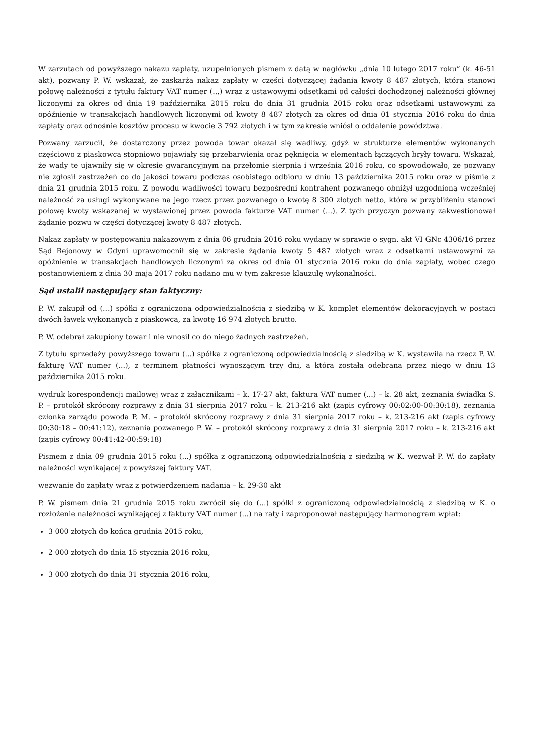W zarzutach od powyższego nakazu zapłaty, uzupełnionych pismem z datą w nagłówku „dnia 10 lutego 2017 roku” (k. 46-51 akt), pozwany P. W. wskazał, że zaskarża nakaz zapłaty w części dotyczącej żądania kwoty 8 487 złotych, która stanowi połowę należności z tytułu faktury VAT numer (...) wraz z ustawowymi odsetkami od całości dochodzonej należności głównej liczonymi za okres od dnia 19 października 2015 roku do dnia 31 grudnia 2015 roku oraz odsetkami ustawowymi za opóźnienie w transakcjach handlowych liczonymi od kwoty 8 487 złotych za okres od dnia 01 stycznia 2016 roku do dnia zapłaty oraz odnośnie kosztów procesu w kwocie 3 792 złotych i w tym zakresie wniósł o oddalenie powództwa.
Pozwany zarzucił, że dostarczony przez powoda towar okazał się wadliwy, gdyż w strukturze elementów wykonanych częściowo z piaskowca stopniowo pojawiały się przebarwienia oraz pęknięcia w elementach łączących bryły towaru. Wskazał, że wady te ujawniły się w okresie gwarancyjnym na przełomie sierpnia i września 2016 roku, co spowodowało, że pozwany nie zgłosił zastrzeżeń co do jakości towaru podczas osobistego odbioru w dniu 13 października 2015 roku oraz w piśmie z dnia 21 grudnia 2015 roku. Z powodu wadliwości towaru bezpośredni kontrahent pozwanego obniżył uzgodnioną wcześniej należność za usługi wykonywane na jego rzecz przez pozwanego o kwotę 8 300 złotych netto, która w przybliżeniu stanowi połowę kwoty wskazanej w wystawionej przez powoda fakturze VAT numer (...). Z tych przyczyn pozwany zakwestionował żądanie pozwu w części dotyczącej kwoty 8 487 złotych.
Nakaz zapłaty w postępowaniu nakazowym z dnia 06 grudnia 2016 roku wydany w sprawie o sygn. akt VI GNc 4306/16 przez Sąd Rejonowy w Gdyni uprawomocnił się w zakresie żądania kwoty 5 487 złotych wraz z odsetkami ustawowymi za opóźnienie w transakcjach handlowych liczonymi za okres od dnia 01 stycznia 2016 roku do dnia zapłaty, wobec czego postanowieniem z dnia 30 maja 2017 roku nadano mu w tym zakresie klauzulę wykonalności.
Sąd ustalił następujący stan faktyczny:
P. W. zakupił od (...) spółki z ograniczoną odpowiedzialnością z siedzibą w K. komplet elementów dekoracyjnych w postaci dwóch ławek wykonanych z piaskowca, za kwotę 16 974 złotych brutto.
P. W. odebrał zakupiony towar i nie wnosił co do niego żadnych zastrzeżeń.
Z tytułu sprzedaży powyższego towaru (...) spółka z ograniczoną odpowiedzialnością z siedzibą w K. wystawiła na rzecz P. W. fakturę VAT numer (...), z terminem płatności wynoszącym trzy dni, a która została odebrana przez niego w dniu 13 października 2015 roku.
wydruk korespondencji mailowej wraz z załącznikami – k. 17-27 akt, faktura VAT numer (...) – k. 28 akt, zeznania świadka S. P. – protokół skrócony rozprawy z dnia 31 sierpnia 2017 roku – k. 213-216 akt (zapis cyfrowy 00:02:00-00:30:18), zeznania członka zarządu powoda P. M. – protokół skrócony rozprawy z dnia 31 sierpnia 2017 roku – k. 213-216 akt (zapis cyfrowy 00:30:18 – 00:41:12), zeznania pozwanego P. W. – protokół skrócony rozprawy z dnia 31 sierpnia 2017 roku – k. 213-216 akt (zapis cyfrowy 00:41:42-00:59:18)
Pismem z dnia 09 grudnia 2015 roku (...) spółka z ograniczoną odpowiedzialnością z siedzibą w K. wezwał P. W. do zapłaty należności wynikającej z powyższej faktury VAT.
wezwanie do zapłaty wraz z potwierdzeniem nadania – k. 29-30 akt
P. W. pismem dnia 21 grudnia 2015 roku zwrócił się do (...) spółki z ograniczoną odpowiedzialnością z siedzibą w K. o rozłożenie należności wynikającej z faktury VAT numer (...) na raty i zaproponował następujący harmonogram wpłat:
3 000 złotych do końca grudnia 2015 roku,
2 000 złotych do dnia 15 stycznia 2016 roku,
3 000 złotych do dnia 31 stycznia 2016 roku,